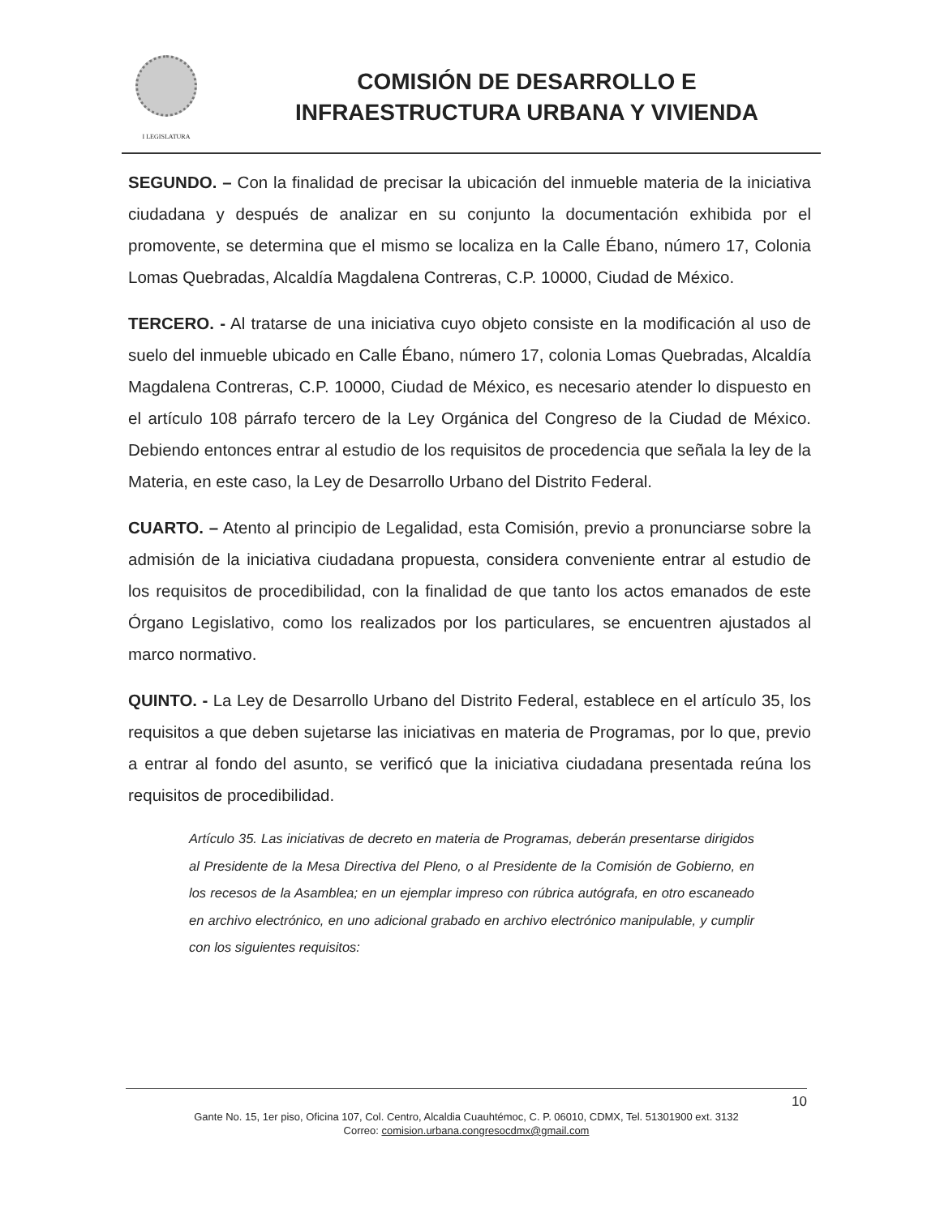I LEGISLATURA
COMISIÓN DE DESARROLLO E
INFRAESTRUCTURA URBANA Y VIVIENDA
SEGUNDO. – Con la finalidad de precisar la ubicación del inmueble materia de la iniciativa ciudadana y después de analizar en su conjunto la documentación exhibida por el promovente, se determina que el mismo se localiza en la Calle Ébano, número 17, Colonia Lomas Quebradas, Alcaldía Magdalena Contreras, C.P. 10000, Ciudad de México.
TERCERO. - Al tratarse de una iniciativa cuyo objeto consiste en la modificación al uso de suelo del inmueble ubicado en Calle Ébano, número 17, colonia Lomas Quebradas, Alcaldía Magdalena Contreras, C.P. 10000, Ciudad de México, es necesario atender lo dispuesto en el artículo 108 párrafo tercero de la Ley Orgánica del Congreso de la Ciudad de México. Debiendo entonces entrar al estudio de los requisitos de procedencia que señala la ley de la Materia, en este caso, la Ley de Desarrollo Urbano del Distrito Federal.
CUARTO. – Atento al principio de Legalidad, esta Comisión, previo a pronunciarse sobre la admisión de la iniciativa ciudadana propuesta, considera conveniente entrar al estudio de los requisitos de procedibilidad, con la finalidad de que tanto los actos emanados de este Órgano Legislativo, como los realizados por los particulares, se encuentren ajustados al marco normativo.
QUINTO. - La Ley de Desarrollo Urbano del Distrito Federal, establece en el artículo 35, los requisitos a que deben sujetarse las iniciativas en materia de Programas, por lo que, previo a entrar al fondo del asunto, se verificó que la iniciativa ciudadana presentada reúna los requisitos de procedibilidad.
Artículo 35. Las iniciativas de decreto en materia de Programas, deberán presentarse dirigidos al Presidente de la Mesa Directiva del Pleno, o al Presidente de la Comisión de Gobierno, en los recesos de la Asamblea; en un ejemplar impreso con rúbrica autógrafa, en otro escaneado en archivo electrónico, en uno adicional grabado en archivo electrónico manipulable, y cumplir con los siguientes requisitos:
10
Gante No. 15, 1er piso, Oficina 107, Col. Centro, Alcaldia Cuauhtémoc, C. P. 06010, CDMX, Tel. 51301900 ext. 3132
Correo: comision.urbana.congresocdmx@gmail.com